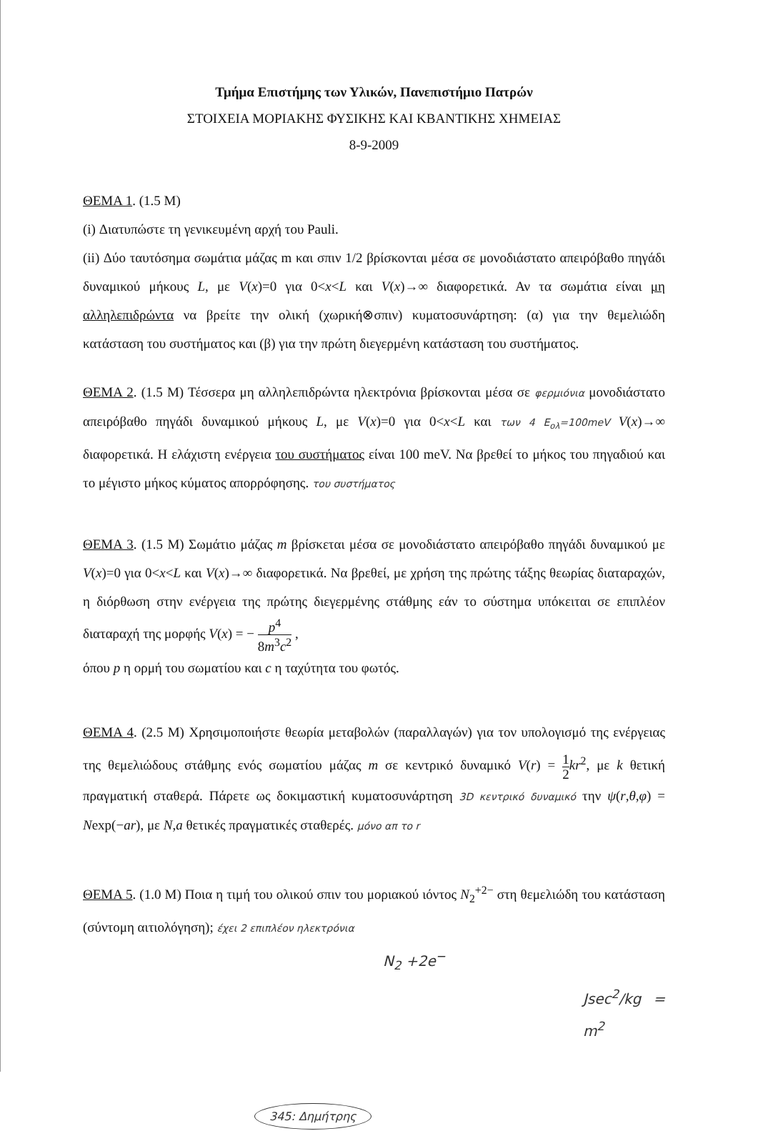Τμήμα Επιστήμης των Υλικών, Πανεπιστήμιο Πατρών
ΣΤΟΙΧΕΙΑ ΜΟΡΙΑΚΗΣ ΦΥΣΙΚΗΣ ΚΑΙ ΚΒΑΝΤΙΚΗΣ ΧΗΜΕΙΑΣ
8-9-2009
ΘΕΜΑ 1. (1.5 Μ)
(i) Διατυπώστε τη γενικευμένη αρχή του Pauli.
(ii) Δύο ταυτόσημα σωμάτια μάζας m και σπιν 1/2 βρίσκονται μέσα σε μονοδιάστατο απειρόβαθο πηγάδι δυναμικού μήκους L, με V(x)=0 για 0<x<L και V(x)→∞ διαφορετικά. Αν τα σωμάτια είναι μη αλληλεπιδρώντα να βρείτε την ολική (χωρική⊗σπιν) κυματοσυνάρτηση: (α) για την θεμελιώδη κατάσταση του συστήματος και (β) για την πρώτη διεγερμένη κατάσταση του συστήματος.
ΘΕΜΑ 2. (1.5 Μ) Τέσσερα μη αλληλεπιδρώντα ηλεκτρόνια βρίσκονται μέσα σε φερμιόνια μονοδιάστατο απειρόβαθο πηγάδι δυναμικού μήκους L, με V(x)=0 για 0<x<L και των 4 E<sub>ολ</sub>=100meV V(x)→∞ διαφορετικά. Η ελάχιστη ενέργεια του συστήματος είναι 100 meV. Να βρεθεί το μήκος του πηγαδιού και το μέγιστο μήκος κύματος απορρόφησης. του συστήματος
ΘΕΜΑ 3. (1.5 Μ) Σωμάτιο μάζας m βρίσκεται μέσα σε μονοδιάστατο απειρόβαθο πηγάδι δυναμικού με V(x)=0 για 0<x<L και V(x)→∞ διαφορετικά. Να βρεθεί, με χρήση της πρώτης τάξης θεωρίας διαταραχών, η διόρθωση στην ενέργεια της πρώτης διεγερμένης στάθμης εάν το σύστημα υπόκειται σε επιπλέον διαταραχή της μορφής V(x) = − p<sup>4</sup> 8m<sup>3</sup>c<sup>2</sup> ,
όπου p η ορμή του σωματίου και c η ταχύτητα του φωτός.
ΘΕΜΑ 4. (2.5 Μ) Χρησιμοποιήστε θεωρία μεταβολών (παραλλαγών) για τον υπολογισμό της ενέργειας της θεμελιώδους στάθμης ενός σωματίου μάζας m σε κεντρικό δυναμικό V(r) = 1 2 kr<sup>2</sup>, με k θετική πραγματική σταθερά. Πάρετε ως δοκιμαστική κυματοσυνάρτηση 3D κεντρικό δυναμικό την ψ(r,θ,φ) = Nexp(−ar), με N,a θετικές πραγματικές σταθερές. μόνο απ το r
ΘΕΜΑ 5. (1.0 Μ) Ποια η τιμή του ολικού σπιν του μοριακού ιόντος N<sub>2</sub><sup>+2−</sup> στη θεμελιώδη του κατάσταση (σύντομη αιτιολόγηση); έχει 2 επιπλέον ηλεκτρόνια
N<sub>2</sub> +2e<sup>−</sup>
Jsec<sup>2</sup>/kg = m<sup>2</sup>
345: Δημήτρης